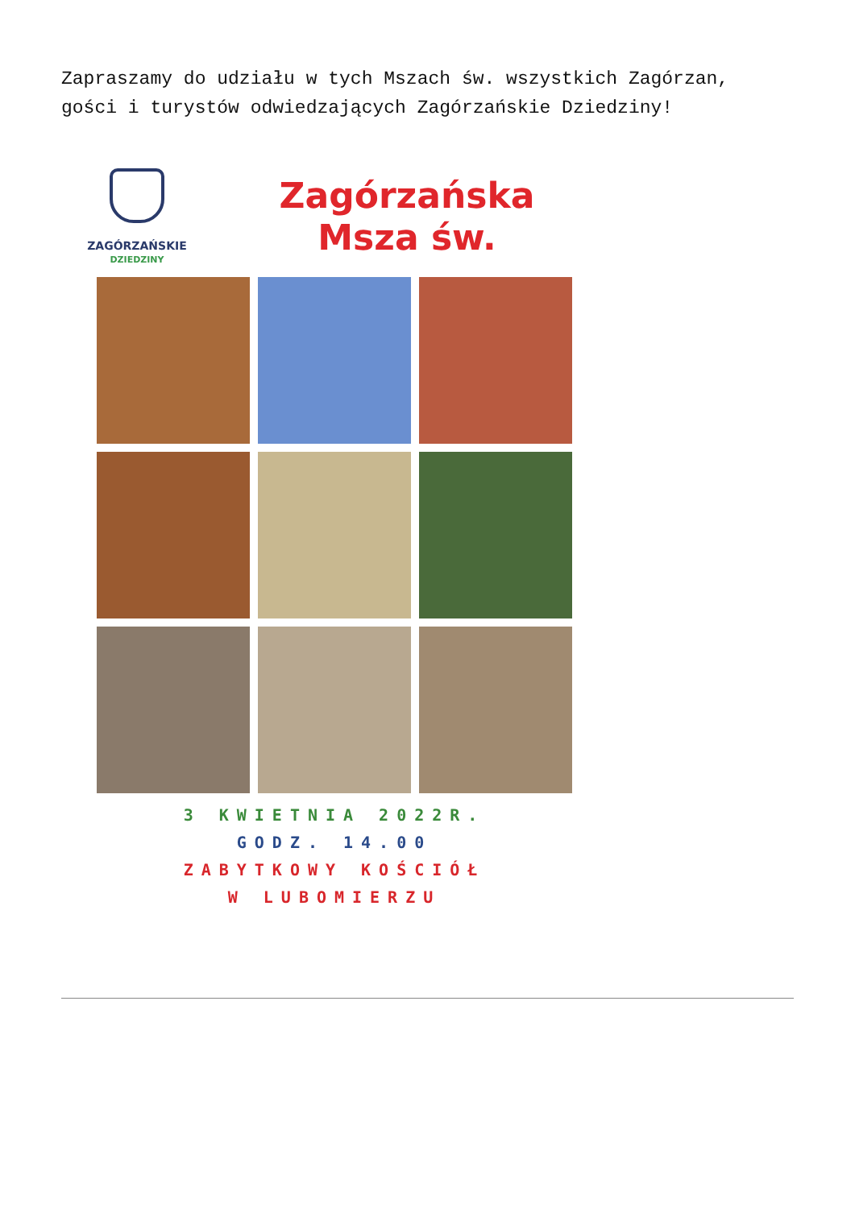Zapraszamy do udziału w tych Mszach św. wszystkich Zagórzan, gości i turystów odwiedzających Zagórzańskie Dziedziny!
ZAGÓRZAŃSKIE
DZIEDZINY
Zagórzańska
Msza św.
3 KWIETNIA 2022R.
GODZ. 14.00
ZABYTKOWY KOŚCIÓŁ
W LUBOMIERZU